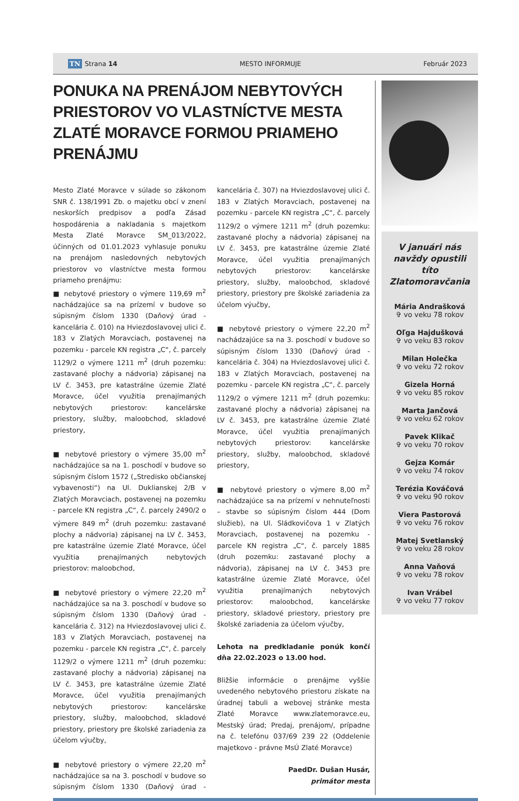TN Strana 14 MESTO INFORMUJE Február 2023
PONUKA NA PRENÁJOM NEBYTOVÝCH PRIESTOROV VO VLASTNÍCTVE MESTA ZLATÉ MORAVCE FORMOU PRIAMEHO PRENÁJMU
Mesto Zlaté Moravce v súlade so zákonom SNR č. 138/1991 Zb. o majetku obcí v znení neskorších predpisov a podľa Zásad hospodárenia a nakladania s majetkom Mesta Zlaté Moravce SM_013/2022, účinných od 01.01.2023 vyhlasuje ponuku na prenájom nasledovných nebytových priestorov vo vlastníctve mesta formou priameho prenájmu:
■ nebytové priestory o výmere 119,69 m<sup>2</sup> nachádzajúce sa na prízemí v budove so súpisným číslom 1330 (Daňový úrad - kancelária č. 010) na Hviezdoslavovej ulici č. 183 v Zlatých Moravciach, postavenej na pozemku - parcele KN registra „C“, č. parcely 1129/2 o výmere 1211 m<sup>2</sup> (druh pozemku: zastavané plochy a nádvoria) zápisanej na LV č. 3453, pre katastrálne územie Zlaté Moravce, účel využitia prenajímaných nebytových priestorov: kancelárske priestory, služby, maloobchod, skladové priestory,
■ nebytové priestory o výmere 35,00 m<sup>2</sup> nachádzajúce sa na 1. poschodí v budove so súpisným číslom 1572 („Stredisko občianskej vybavenosti“) na Ul. Duklianskej 2/B v Zlatých Moravciach, postavenej na pozemku - parcele KN registra „C“, č. parcely 2490/2 o výmere 849 m<sup>2</sup> (druh pozemku: zastavané plochy a nádvoria) zápisanej na LV č. 3453, pre katastrálne územie Zlaté Moravce, účel využitia prenajímaných nebytových priestorov: maloobchod,
■ nebytové priestory o výmere 22,20 m<sup>2</sup> nachádzajúce sa na 3. poschodí v budove so súpisným číslom 1330 (Daňový úrad - kancelária č. 312) na Hviezdoslavovej ulici č. 183 v Zlatých Moravciach, postavenej na pozemku - parcele KN registra „C“, č. parcely 1129/2 o výmere 1211 m<sup>2</sup> (druh pozemku: zastavané plochy a nádvoria) zápisanej na LV č. 3453, pre katastrálne územie Zlaté Moravce, účel využitia prenajímaných nebytových priestorov: kancelárske priestory, služby, maloobchod, skladové priestory, priestory pre školské zariadenia za účelom výučby,
■ nebytové priestory o výmere 22,20 m<sup>2</sup> nachádzajúce sa na 3. poschodí v budove so súpisným číslom 1330 (Daňový úrad - kancelária č. 307) na Hviezdoslavovej ulici č. 183 v Zlatých Moravciach, postavenej na pozemku - parcele KN registra „C“, č. parcely 1129/2 o výmere 1211 m<sup>2</sup> (druh pozemku: zastavané plochy a nádvoria) zápisanej na LV č. 3453, pre katastrálne územie Zlaté Moravce, účel využitia prenajímaných nebytových priestorov: kancelárske priestory, služby, maloobchod, skladové priestory, priestory pre školské zariadenia za účelom výučby,
■ nebytové priestory o výmere 22,20 m<sup>2</sup> nachádzajúce sa na 3. poschodí v budove so súpisným číslom 1330 (Daňový úrad - kancelária č. 304) na Hviezdoslavovej ulici č. 183 v Zlatých Moravciach, postavenej na pozemku - parcele KN registra „C“, č. parcely 1129/2 o výmere 1211 m<sup>2</sup> (druh pozemku: zastavané plochy a nádvoria) zápisanej na LV č. 3453, pre katastrálne územie Zlaté Moravce, účel využitia prenajímaných nebytových priestorov: kancelárske priestory, služby, maloobchod, skladové priestory,
■ nebytové priestory o výmere 8,00 m<sup>2</sup> nachádzajúce sa na prízemí v nehnuteľnosti – stavbe so súpisným číslom 444 (Dom služieb), na Ul. Sládkovičova 1 v Zlatých Moravciach, postavenej na pozemku - parcele KN registra „C“, č. parcely 1885 (druh pozemku: zastavané plochy a nádvoria), zápisanej na LV č. 3453 pre katastrálne územie Zlaté Moravce, účel využitia prenajímaných nebytových priestorov: maloobchod, kancelárske priestory, skladové priestory, priestory pre školské zariadenia za účelom výučby,
Lehota na predkladanie ponúk končí dňa 22.02.2023 o 13.00 hod.
Bližšie informácie o prenájme vyššie uvedeného nebytového priestoru získate na úradnej tabuli a webovej stránke mesta Zlaté Moravce www.zlatemoravce.eu, Mestský úrad; Predaj, prenájom/, prípadne na č. telefónu 037/69 239 22 (Oddelenie majetkovo - právne MsÚ Zlaté Moravce)
PaedDr. Dušan Husár,
primátor mesta
V januári nás navždy opustili títo Zlatomoravčania
Mária Andrašková
✞ vo veku 78 rokov
Oľga Hajdušková
✞ vo veku 83 rokov
Milan Holečka
✞ vo veku 72 rokov
Gizela Horná
✞ vo veku 85 rokov
Marta Jančová
✞ vo veku 62 rokov
Pavek Klikač
✞ vo veku 70 rokov
Gejza Komár
✞ vo veku 74 rokov
Terézia Kováčová
✞ vo veku 90 rokov
Viera Pastorová
✞ vo veku 76 rokov
Matej Svetlanský
✞ vo veku 28 rokov
Anna Vaňová
✞ vo veku 78 rokov
Ivan Vrábel
✞ vo veku 77 rokov